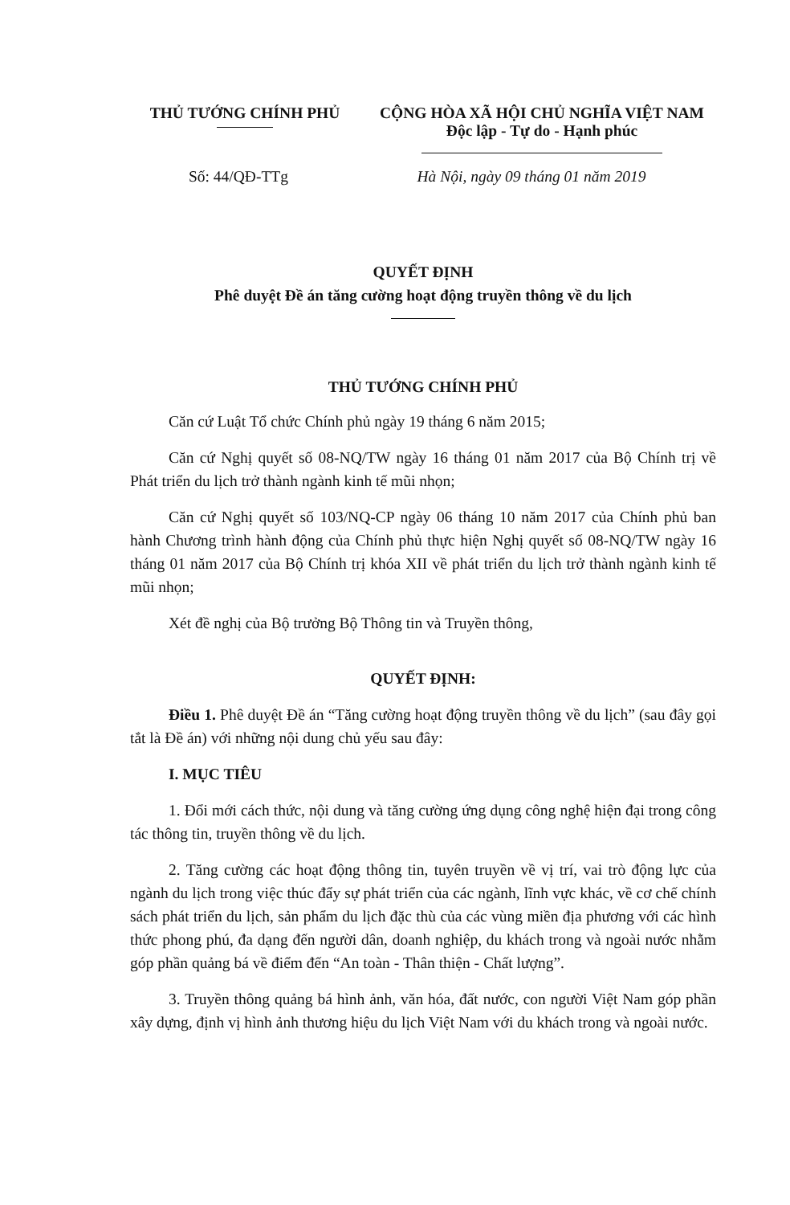THỦ TƯỚNG CHÍNH PHỦ CỘNG HÒA XÃ HỘI CHỦ NGHĨA VIỆT NAM
Độc lập - Tự do - Hạnh phúc
Số: 44/QĐ-TTg Hà Nội, ngày 09 tháng 01 năm 2019
QUYẾT ĐỊNH
Phê duyệt Đề án tăng cường hoạt động truyền thông về du lịch
THỦ TƯỚNG CHÍNH PHỦ
Căn cứ Luật Tổ chức Chính phủ ngày 19 tháng 6 năm 2015;
Căn cứ Nghị quyết số 08-NQ/TW ngày 16 tháng 01 năm 2017 của Bộ Chính trị về Phát triển du lịch trở thành ngành kinh tế mũi nhọn;
Căn cứ Nghị quyết số 103/NQ-CP ngày 06 tháng 10 năm 2017 của Chính phủ ban hành Chương trình hành động của Chính phủ thực hiện Nghị quyết số 08-NQ/TW ngày 16 tháng 01 năm 2017 của Bộ Chính trị khóa XII về phát triển du lịch trở thành ngành kinh tế mũi nhọn;
Xét đề nghị của Bộ trưởng Bộ Thông tin và Truyền thông,
QUYẾT ĐỊNH:
Điều 1. Phê duyệt Đề án “Tăng cường hoạt động truyền thông về du lịch” (sau đây gọi tắt là Đề án) với những nội dung chủ yếu sau đây:
I. MỤC TIÊU
1. Đổi mới cách thức, nội dung và tăng cường ứng dụng công nghệ hiện đại trong công tác thông tin, truyền thông về du lịch.
2. Tăng cường các hoạt động thông tin, tuyên truyền về vị trí, vai trò động lực của ngành du lịch trong việc thúc đẩy sự phát triển của các ngành, lĩnh vực khác, về cơ chế chính sách phát triển du lịch, sản phẩm du lịch đặc thù của các vùng miền địa phương với các hình thức phong phú, đa dạng đến người dân, doanh nghiệp, du khách trong và ngoài nước nhằm góp phần quảng bá về điểm đến “An toàn - Thân thiện - Chất lượng”.
3. Truyền thông quảng bá hình ảnh, văn hóa, đất nước, con người Việt Nam góp phần xây dựng, định vị hình ảnh thương hiệu du lịch Việt Nam với du khách trong và ngoài nước.